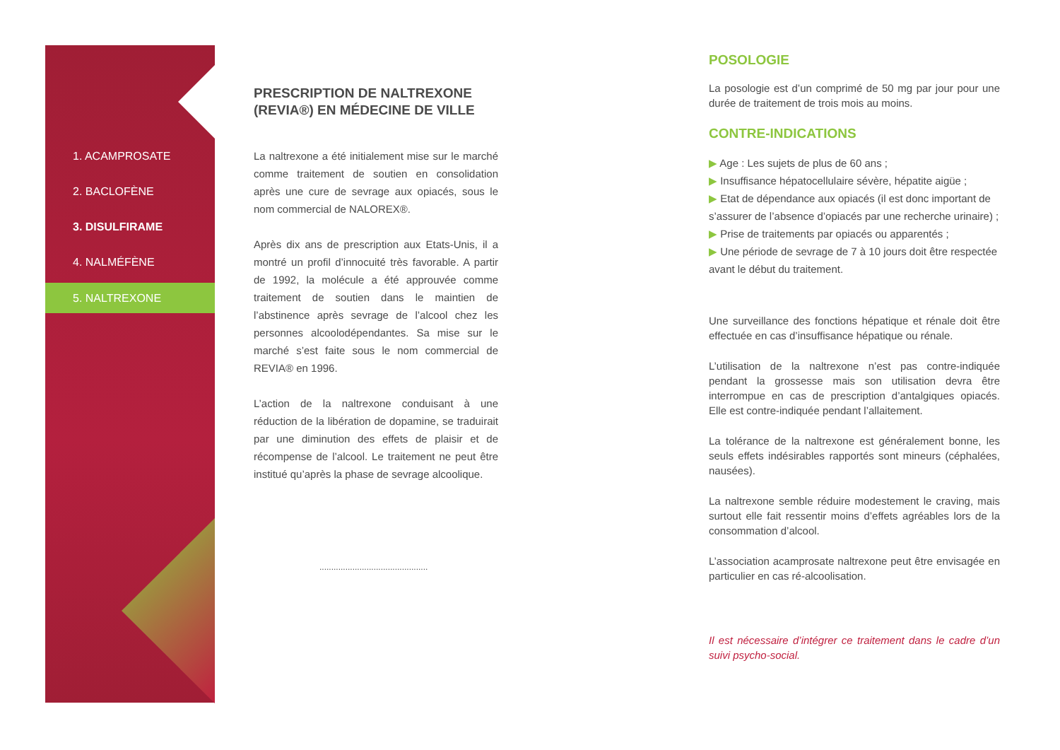1. ACAMPROSATE
2. BACLOFÈNE
3. DISULFIRAME
4. NALMÉFÈNE
5. NALTREXONE
PRESCRIPTION DE NALTREXONE (REVIA®) EN MÉDECINE DE VILLE
La naltrexone a été initialement mise sur le marché comme traitement de soutien en consolidation après une cure de sevrage aux opiacés, sous le nom commercial de NALOREX®.
Après dix ans de prescription aux Etats-Unis, il a montré un profil d’innocuité très favorable. A partir de 1992, la molécule a été approuvée comme traitement de soutien dans le maintien de l’abstinence après sevrage de l’alcool chez les personnes alcoolodépendantes. Sa mise sur le marché s’est faite sous le nom commercial de REVIA® en 1996.
L’action de la naltrexone conduisant à une réduction de la libération de dopamine, se traduirait par une diminution des effets de plaisir et de récompense de l’alcool. Le traitement ne peut être institué qu’après la phase de sevrage alcoolique.
..............................................
POSOLOGIE
La posologie est d’un comprimé de 50 mg par jour pour une durée de traitement de trois mois au moins.
CONTRE-INDICATIONS
▶ Age : Les sujets de plus de 60 ans ;
▶ Insuffisance hépatocellulaire sévère, hépatite aigüe ;
▶ Etat de dépendance aux opiacés (il est donc important de s’assurer de l’absence d’opiacés par une recherche urinaire) ;
▶ Prise de traitements par opiacés ou apparentés ;
▶ Une période de sevrage de 7 à 10 jours doit être respectée avant le début du traitement.
Une surveillance des fonctions hépatique et rénale doit être effectuée en cas d’insuffisance hépatique ou rénale.
L’utilisation de la naltrexone n’est pas contre-indiquée pendant la grossesse mais son utilisation devra être interrompue en cas de prescription d’antalgiques opiacés. Elle est contre-indiquée pendant l’allaitement.
La tolérance de la naltrexone est généralement bonne, les seuls effets indésirables rapportés sont mineurs (céphalées, nausées).
La naltrexone semble réduire modestement le craving, mais surtout elle fait ressentir moins d’effets agréables lors de la consommation d’alcool.
L’association acamprosate naltrexone peut être envisagée en particulier en cas ré-alcoolisation.
Il est nécessaire d’intégrer ce traitement dans le cadre d’un suivi psycho-social.